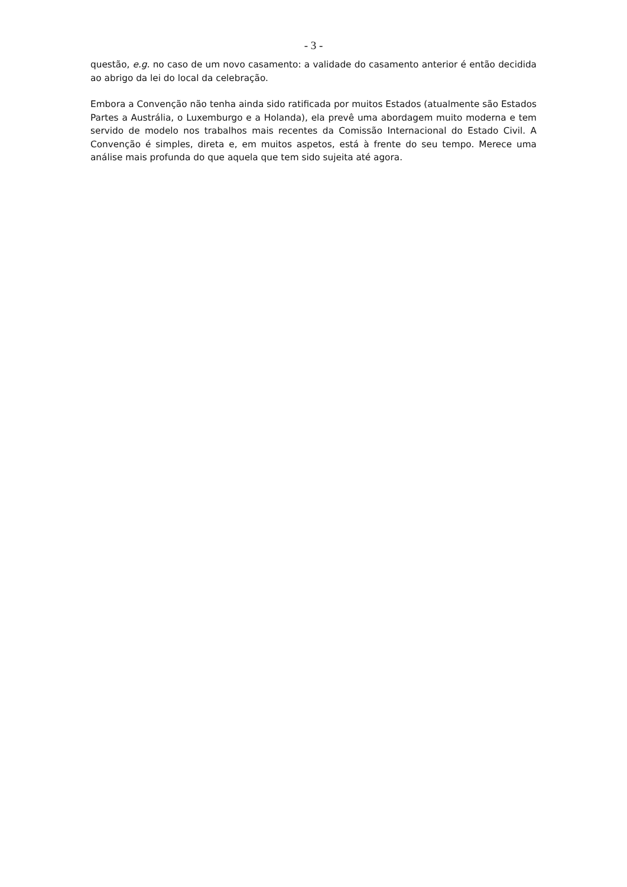- 3 -
questão, e.g. no caso de um novo casamento: a validade do casamento anterior é então decidida ao abrigo da lei do local da celebração.
Embora a Convenção não tenha ainda sido ratificada por muitos Estados (atualmente são Estados Partes a Austrália, o Luxemburgo e a Holanda), ela prevê uma abordagem muito moderna e tem servido de modelo nos trabalhos mais recentes da Comissão Internacional do Estado Civil. A Convenção é simples, direta e, em muitos aspetos, está à frente do seu tempo. Merece uma análise mais profunda do que aquela que tem sido sujeita até agora.